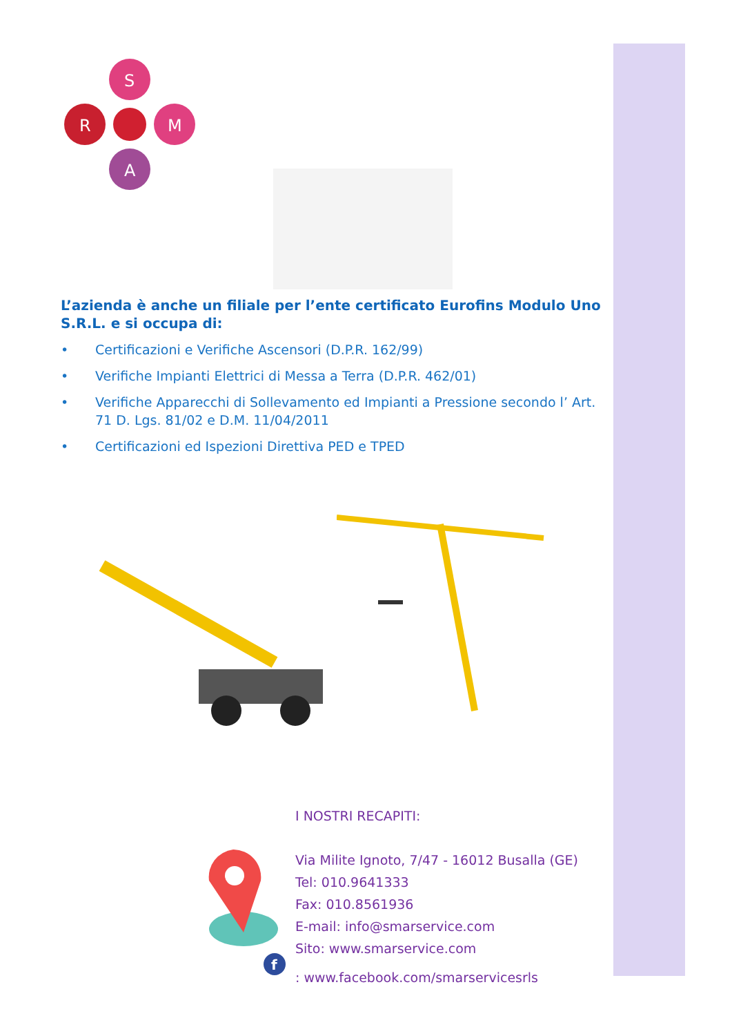S
R
M
A
L’azienda è anche un filiale per l’ente certificato Eurofins Modulo Uno S.R.L. e si occupa di:
• Certificazioni e Verifiche Ascensori (D.P.R. 162/99)
• Verifiche Impianti Elettrici di Messa a Terra (D.P.R. 462/01)
• Verifiche Apparecchi di Sollevamento ed Impianti a Pressione secondo l’ Art. 71 D. Lgs. 81/02 e D.M. 11/04/2011
• Certificazioni ed Ispezioni Direttiva PED e TPED
f
I NOSTRI RECAPITI:
Via Milite Ignoto, 7/47 - 16012 Busalla (GE)
Tel: 010.9641333
Fax: 010.8561936
E-mail: info@smarservice.com
Sito: www.smarservice.com
: www.facebook.com/smarservicesrls